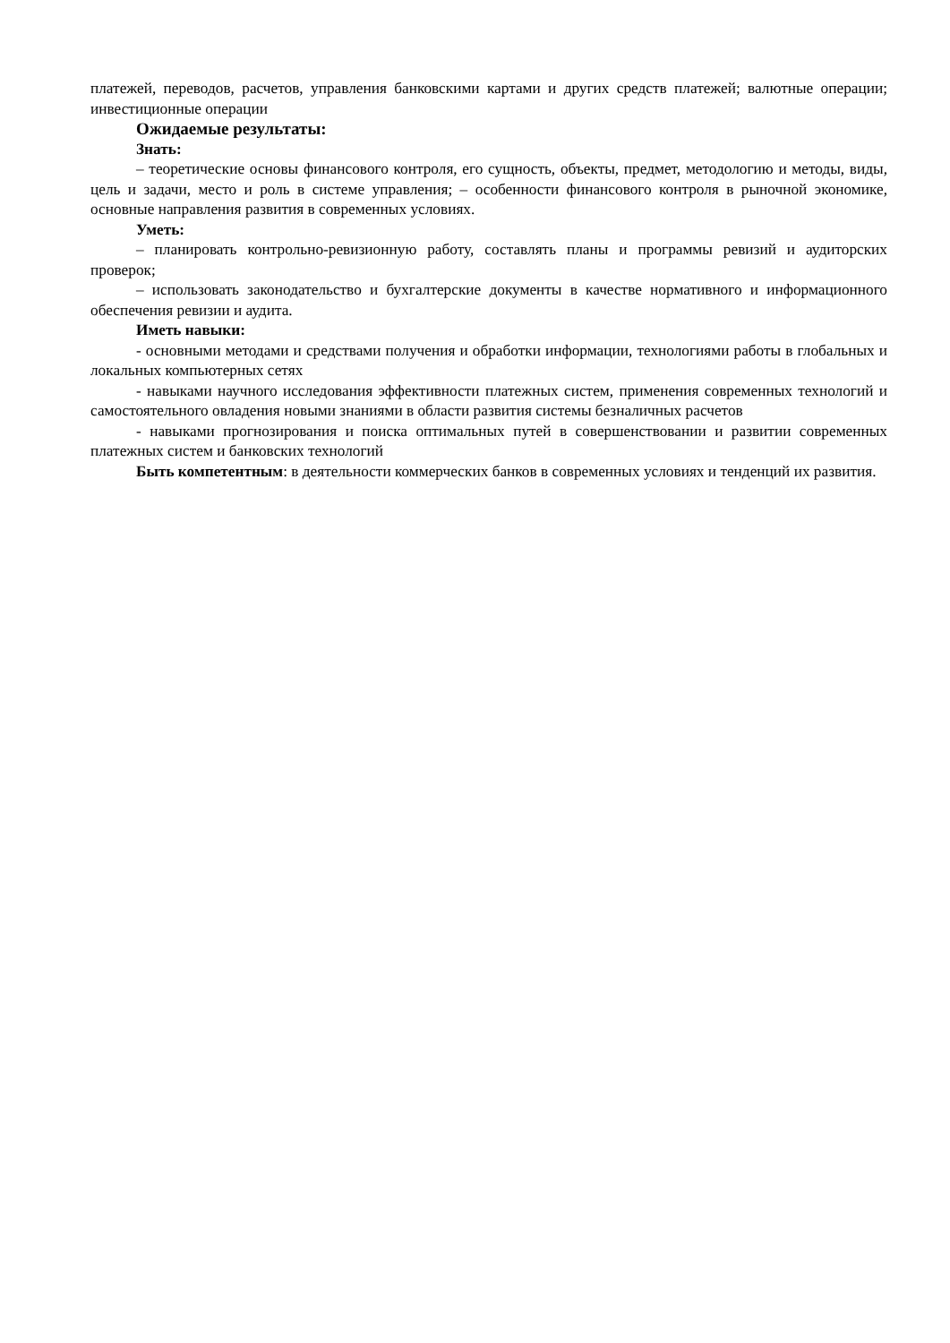платежей, переводов, расчетов, управления банковскими картами и других средств платежей; валютные операции; инвестиционные операции
Ожидаемые результаты:
Знать:
– теоретические основы финансового контроля, его сущность, объекты, предмет, методологию и методы, виды, цель и задачи, место и роль в системе управления; – особенности финансового контроля в рыночной экономике, основные направления развития в современных условиях.
Уметь:
– планировать контрольно-ревизионную работу, составлять планы и программы ревизий и аудиторских проверок;
– использовать законодательство и бухгалтерские документы в качестве нормативного и информационного обеспечения ревизии и аудита.
Иметь навыки:
- основными методами и средствами получения и обработки информации, технологиями работы в глобальных и локальных компьютерных сетях
- навыками научного исследования эффективности платежных систем, применения современных технологий и самостоятельного овладения новыми знаниями в области развития системы безналичных расчетов
- навыками прогнозирования и поиска оптимальных путей в совершенствовании и развитии современных платежных систем и банковских технологий
Быть компетентным: в деятельности коммерческих банков в современных условиях и тенденций их развития.